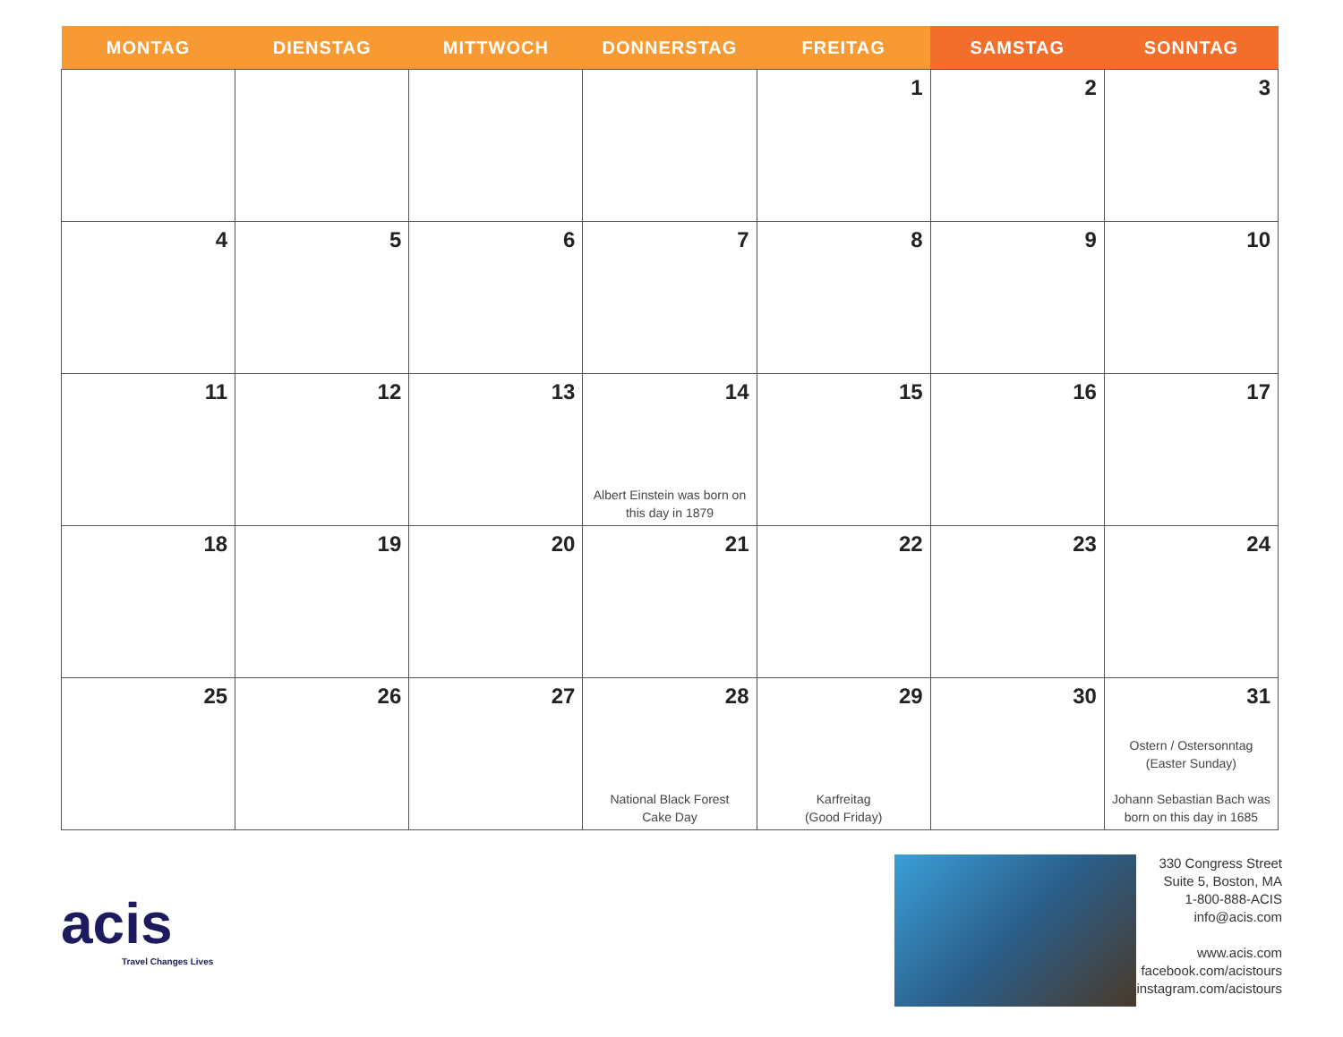| MONTAG | DIENSTAG | MITTWOCH | DONNERSTAG | FREITAG | SAMSTAG | SONNTAG |
| --- | --- | --- | --- | --- | --- | --- |
| | | | | 1 | 2 | 3 |
| 4 | 5 | 6 | 7 | 8 | 9 | 10 |
| 11 | 12 | 13 | 14 Albert Einstein was born on this day in 1879 | 15 | 16 | 17 |
| 18 | 19 | 20 | 21 | 22 | 23 | 24 |
| 25 | 26 | 27 | 28 National Black Forest Cake Day | 29 Karfreitag (Good Friday) | 30 | 31 Ostern / Ostersonntag (Easter Sunday) Johann Sebastian Bach was born on this day in 1685 |
acis
Travel Changes Lives
330 Congress Street
Suite 5, Boston, MA
1-800-888-ACIS
info@acis.com
www.acis.com
facebook.com/acistours
instagram.com/acistours